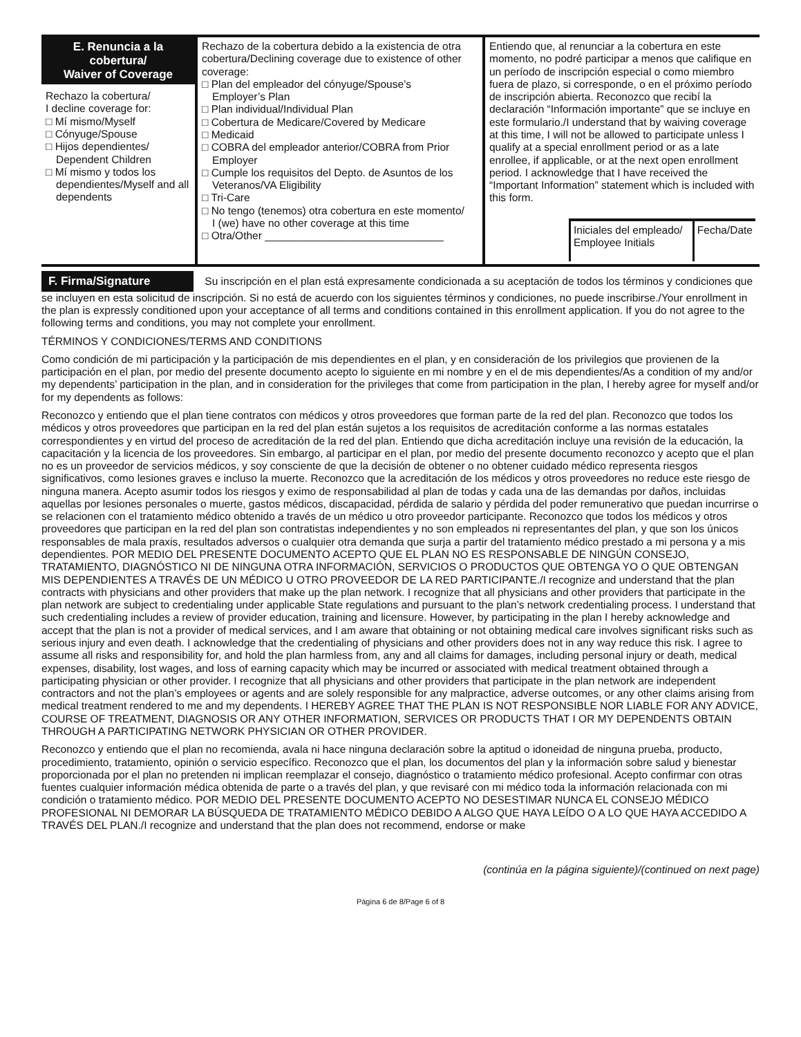| E. Renuncia a la cobertura/ Waiver of Coverage Rechazo la cobertura/ I decline coverage for: □ Mí mismo/Myself □ Cónyuge/Spouse □ Hijos dependientes/ Dependent Children □ Mí mismo y todos los dependientes/Myself and all dependents | Rechazo de la cobertura debido a la existencia de otra cobertura/Declining coverage due to existence of other coverage: □ Plan del empleador del cónyuge/Spouse’s Employer’s Plan □ Plan individual/Individual Plan □ Cobertura de Medicare/Covered by Medicare □ Medicaid □ COBRA del empleador anterior/COBRA from Prior Employer □ Cumple los requisitos del Depto. de Asuntos de los Veteranos/VA Eligibility □ Tri-Care □ No tengo (tenemos) otra cobertura en este momento/ I (we) have no other coverage at this time □ Otra/Other ______________________________ | Entiendo que, al renunciar a la cobertura en este momento, no podré participar a menos que califique en un período de inscripción especial o como miembro fuera de plazo, si corresponde, o en el próximo período de inscripción abierta. Reconozco que recibí la declaración “Información importante” que se incluye en este formulario./I understand that by waiving coverage at this time, I will not be allowed to participate unless I qualify at a special enrollment period or as a late enrollee, if applicable, or at the next open enrollment period. I acknowledge that I have received the “Important Information” statement which is included with this form. Iniciales del empleado/ Employee Initials Fecha/Date |
F. Firma/Signature Su inscripción en el plan está expresamente condicionada a su aceptación de todos los términos y condiciones que se incluyen en esta solicitud de inscripción. Si no está de acuerdo con los siguientes términos y condiciones, no puede inscribirse./Your enrollment in the plan is expressly conditioned upon your acceptance of all terms and conditions contained in this enrollment application. If you do not agree to the following terms and conditions, you may not complete your enrollment.
TÉRMINOS Y CONDICIONES/TERMS AND CONDITIONS
Como condición de mi participación y la participación de mis dependientes en el plan, y en consideración de los privilegios que provienen de la participación en el plan, por medio del presente documento acepto lo siguiente en mi nombre y en el de mis dependientes/As a condition of my and/or my dependents’ participation in the plan, and in consideration for the privileges that come from participation in the plan, I hereby agree for myself and/or for my dependents as follows:
Reconozco y entiendo que el plan tiene contratos con médicos y otros proveedores que forman parte de la red del plan. Reconozco que todos los médicos y otros proveedores que participan en la red del plan están sujetos a los requisitos de acreditación conforme a las normas estatales correspondientes y en virtud del proceso de acreditación de la red del plan. Entiendo que dicha acreditación incluye una revisión de la educación, la capacitación y la licencia de los proveedores. Sin embargo, al participar en el plan, por medio del presente documento reconozco y acepto que el plan no es un proveedor de servicios médicos, y soy consciente de que la decisión de obtener o no obtener cuidado médico representa riesgos significativos, como lesiones graves e incluso la muerte. Reconozco que la acreditación de los médicos y otros proveedores no reduce este riesgo de ninguna manera. Acepto asumir todos los riesgos y eximo de responsabilidad al plan de todas y cada una de las demandas por daños, incluidas aquellas por lesiones personales o muerte, gastos médicos, discapacidad, pérdida de salario y pérdida del poder remunerativo que puedan incurrirse o se relacionen con el tratamiento médico obtenido a través de un médico u otro proveedor participante. Reconozco que todos los médicos y otros proveedores que participan en la red del plan son contratistas independientes y no son empleados ni representantes del plan, y que son los únicos responsables de mala praxis, resultados adversos o cualquier otra demanda que surja a partir del tratamiento médico prestado a mi persona y a mis dependientes. POR MEDIO DEL PRESENTE DOCUMENTO ACEPTO QUE EL PLAN NO ES RESPONSABLE DE NINGÚN CONSEJO, TRATAMIENTO, DIAGNÓSTICO NI DE NINGUNA OTRA INFORMACIÓN, SERVICIOS O PRODUCTOS QUE OBTENGA YO O QUE OBTENGAN MIS DEPENDIENTES A TRAVÉS DE UN MÉDICO U OTRO PROVEEDOR DE LA RED PARTICIPANTE./I recognize and understand that the plan contracts with physicians and other providers that make up the plan network. I recognize that all physicians and other providers that participate in the plan network are subject to credentialing under applicable State regulations and pursuant to the plan’s network credentialing process. I understand that such credentialing includes a review of provider education, training and licensure. However, by participating in the plan I hereby acknowledge and accept that the plan is not a provider of medical services, and I am aware that obtaining or not obtaining medical care involves significant risks such as serious injury and even death. I acknowledge that the credentialing of physicians and other providers does not in any way reduce this risk. I agree to assume all risks and responsibility for, and hold the plan harmless from, any and all claims for damages, including personal injury or death, medical expenses, disability, lost wages, and loss of earning capacity which may be incurred or associated with medical treatment obtained through a participating physician or other provider. I recognize that all physicians and other providers that participate in the plan network are independent contractors and not the plan’s employees or agents and are solely responsible for any malpractice, adverse outcomes, or any other claims arising from medical treatment rendered to me and my dependents. I HEREBY AGREE THAT THE PLAN IS NOT RESPONSIBLE NOR LIABLE FOR ANY ADVICE, COURSE OF TREATMENT, DIAGNOSIS OR ANY OTHER INFORMATION, SERVICES OR PRODUCTS THAT I OR MY DEPENDENTS OBTAIN THROUGH A PARTICIPATING NETWORK PHYSICIAN OR OTHER PROVIDER.
Reconozco y entiendo que el plan no recomienda, avala ni hace ninguna declaración sobre la aptitud o idoneidad de ninguna prueba, producto, procedimiento, tratamiento, opinión o servicio específico. Reconozco que el plan, los documentos del plan y la información sobre salud y bienestar proporcionada por el plan no pretenden ni implican reemplazar el consejo, diagnóstico o tratamiento médico profesional. Acepto confirmar con otras fuentes cualquier información médica obtenida de parte o a través del plan, y que revisaré con mi médico toda la información relacionada con mi condición o tratamiento médico. POR MEDIO DEL PRESENTE DOCUMENTO ACEPTO NO DESESTIMAR NUNCA EL CONSEJO MÉDICO PROFESIONAL NI DEMORAR LA BÚSQUEDA DE TRATAMIENTO MÉDICO DEBIDO A ALGO QUE HAYA LEÍDO O A LO QUE HAYA ACCEDIDO A TRAVÉS DEL PLAN./I recognize and understand that the plan does not recommend, endorse or make
(continúa en la página siguiente)/(continued on next page)
Página 6 de 8/Page 6 of 8